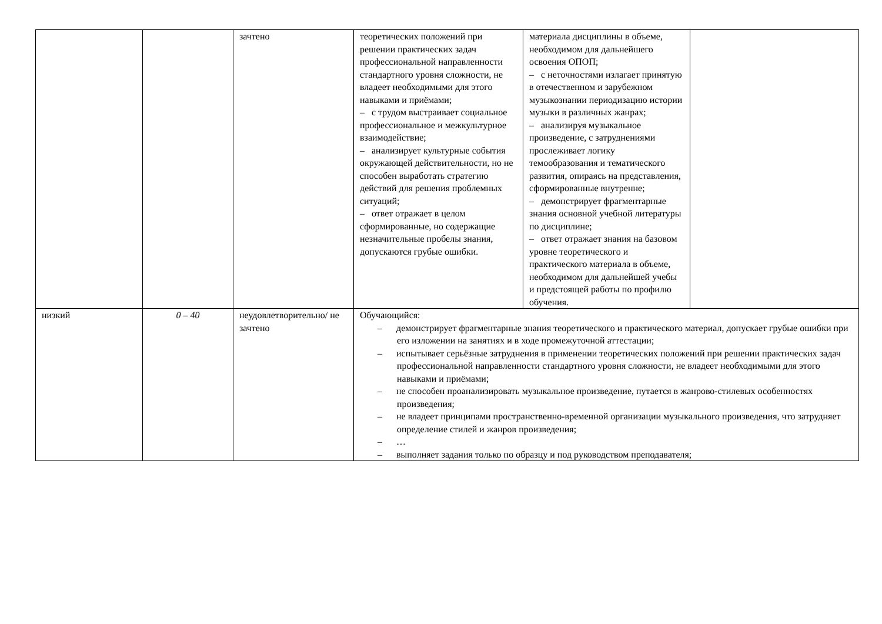| | | зачтено | теоретических положений при решении практических задач профессиональной направленности стандартного уровня сложности, не владеет необходимыми для этого навыками и приёмами; – с трудом выстраивает социальное профессиональное и межкультурное взаимодействие; – анализирует культурные события окружающей действительности, но не способен выработать стратегию действий для решения проблемных ситуаций; – ответ отражает в целом сформированные, но содержащие незначительные пробелы знания, допускаются грубые ошибки. | материала дисциплины в объеме, необходимом для дальнейшего освоения ОПОП; – с неточностями излагает принятую в отечественном и зарубежном музыкознании периодизацию истории музыки в различных жанрах; – анализируя музыкальное произведение, с затруднениями прослеживает логику темообразования и тематического развития, опираясь на представления, сформированные внутренне; – демонстрирует фрагментарные знания основной учебной литературы по дисциплине; – ответ отражает знания на базовом уровне теоретического и практического материала в объеме, необходимом для дальнейшей учебы и предстоящей работы по профилю обучения. | |
| низкий | 0 – 40 | неудовлетворительно/ не зачтено | Обучающийся: – демонстрирует фрагментарные знания теоретического и практического материал, допускает грубые ошибки при его изложении на занятиях и в ходе промежуточной аттестации; – испытывает серьёзные затруднения в применении теоретических положений при решении практических задач профессиональной направленности стандартного уровня сложности, не владеет необходимыми для этого навыками и приёмами; – не способен проанализировать музыкальное произведение, путается в жанрово-стилевых особенностях произведения; – не владеет принципами пространственно-временной организации музыкального произведения, что затрудняет определение стилей и жанров произведения; – … – выполняет задания только по образцу и под руководством преподавателя; | | |